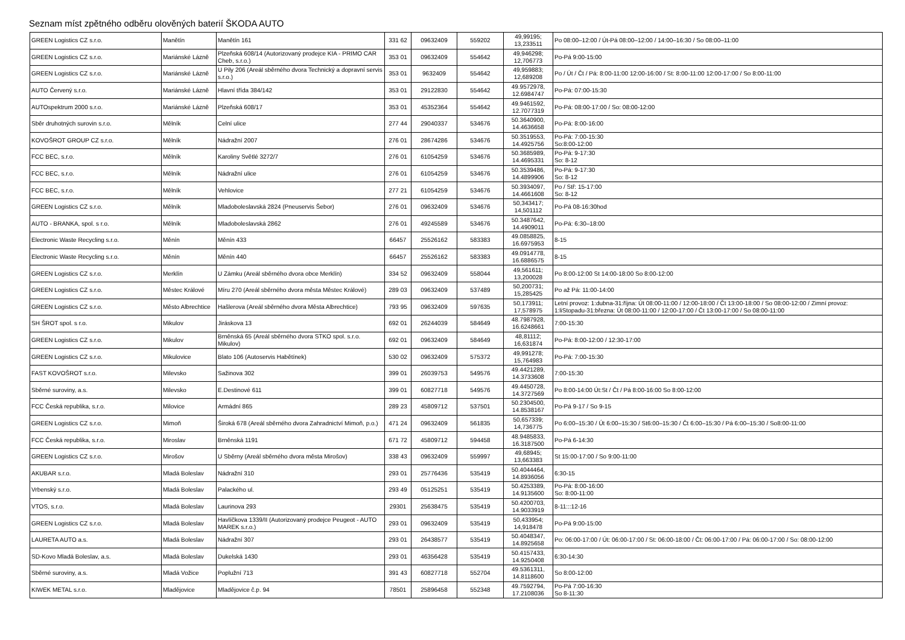Seznam míst zpětného odběru olověných baterií ŠKODA AUTO
| GREEN Logistics CZ s.r.o. | Manětín | Manětín 161 | 331 62 | 09632409 | 559202 | 49,99195; 13,233511 | Po 08:00–12:00 / Út-Pá 08:00–12:00 / 14:00–16:30 / So 08:00–11:00 |
| GREEN Logistics CZ s.r.o. | Mariánské Lázně | Plzeňská 608/14 (Autorizovaný prodejce KIA - PRIMO CAR Cheb, s.r.o.) | 353 01 | 09632409 | 554642 | 49,946298; 12,706773 | Po-Pá 9:00-15:00 |
| GREEN Logistics CZ s.r.o. | Mariánské Lázně | U Pily 206 (Areál sběrného dvora Technický a dopravní servis s.r.o.) | 353 01 | 9632409 | 554642 | 49,959883; 12,689208 | Po / Út / Čt / Pá: 8:00-11:00 12:00-16:00 / St: 8:00-11:00 12:00-17:00 / So 8:00-11:00 |
| AUTO Červený s.r.o. | Mariánské Lázně | Hlavní třída 384/142 | 353 01 | 29122830 | 554642 | 49.9572978, 12.6984747 | Po-Pá: 07:00-15:30 |
| AUTOspektrum 2000 s.r.o. | Mariánské Lázně | Plzeňská 608/17 | 353 01 | 45352364 | 554642 | 49.9461592, 12.7077319 | Po-Pá: 08:00-17:00 / So: 08:00-12:00 |
| Sběr druhotných surovin s.r.o. | Mělník | Celní ulice | 277 44 | 29040337 | 534676 | 50.3640900, 14.4636658 | Po-Pá: 8:00-16:00 |
| KOVOŠROT GROUP CZ s.r.o. | Mělník | Nádražní 2007 | 276 01 | 28674286 | 534676 | 50.3519553, 14.4925756 | Po-Pá: 7:00-15:30 So:8:00-12:00 |
| FCC BEC, s.r.o. | Mělník | Karoliny Světlé 3272/7 | 276 01 | 61054259 | 534676 | 50.3685989, 14.4695331 | Po-Pá: 9-17:30 So: 8-12 |
| FCC BEC, s.r.o. | Mělník | Nádražní ulice | 276 01 | 61054259 | 534676 | 50.3539486, 14.4899906 | Po-Pá: 9-17:30 So: 8-12 |
| FCC BEC, s.r.o. | Mělník | Vehlovice | 277 21 | 61054259 | 534676 | 50.3934097, 14.4661608 | Po / Stř: 15-17:00 So: 8-12 |
| GREEN Logistics CZ s.r.o. | Mělník | Mladoboleslavská 2824 (Pneuservis Šebor) | 276 01 | 09632409 | 534676 | 50,343417; 14,501112 | Po-Pá 08-16:30hod |
| AUTO - BRANKA, spol. s r.o. | Mělník | Mladoboleslavská 2862 | 276 01 | 49245589 | 534676 | 50.3487642, 14.4909011 | Po-Pá: 6:30–18:00 |
| Electronic Waste Recycling s.r.o. | Měnín | Měnín 433 | 66457 | 25526162 | 583383 | 49.0858825, 16.6975953 | 8-15 |
| Electronic Waste Recycling s.r.o. | Měnín | Měnín 440 | 66457 | 25526162 | 583383 | 49.0914778, 16.6886575 | 8-15 |
| GREEN Logistics CZ s.r.o. | Merklín | U Zámku (Areál sběrného dvora obce Merklín) | 334 52 | 09632409 | 558044 | 49,561611; 13,200028 | Po 8:00-12:00 St 14:00-18:00 So 8:00-12:00 |
| GREEN Logistics CZ s.r.o. | Městec Králové | Míru 270 (Areál sběrného dvora města Městec Králové) | 289 03 | 09632409 | 537489 | 50,200731; 15,285425 | Po až Pá: 11:00-14:00 |
| GREEN Logistics CZ s.r.o. | Město Albrechtice | Hašlerova (Areál sběrného dvora Města Albrechtice) | 793 95 | 09632409 | 597635 | 50,173911; 17,578975 | Letní provoz: 1:dubna-31:října: Út 08:00-11:00 / 12:00-18:00 / Čt 13:00-18:00 / So 08:00-12:00 / Zimní provoz: 1:liStopadu-31:března: Út 08:00-11:00 / 12:00-17:00 / Čt 13:00-17:00 / So 08:00-11:00 |
| SH ŠROT spol. s r.o. | Mikulov | Jiráskova 13 | 692 01 | 26244039 | 584649 | 48.7987928, 16.6248661 | 7:00-15:30 |
| GREEN Logistics CZ s.r.o. | Mikulov | Brněnská 65 (Areál sběrného dvora STKO spol. s.r.o. Mikulov) | 692 01 | 09632409 | 584649 | 48,81112; 16,631874 | Po-Pá: 8:00-12:00 / 12:30-17:00 |
| GREEN Logistics CZ s.r.o. | Mikulovice | Blato 106 (Autoservis Habětínek) | 530 02 | 09632409 | 575372 | 49,991278; 15,764983 | Po-Pá: 7:00-15:30 |
| FAST KOVOŠROT s.r.o. | Milevsko | Sažinova 302 | 399 01 | 26039753 | 549576 | 49.4421289, 14.3733608 | 7:00-15:30 |
| Sběrné suroviny, a.s. | Milevsko | E.Destinové 611 | 399 01 | 60827718 | 549576 | 49.4450728, 14.3727569 | Po 8:00-14:00 Út:St / Čt / Pá 8:00-16:00 So 8:00-12:00 |
| FCC Česká republika, s.r.o. | Milovice | Armádní 865 | 289 23 | 45809712 | 537501 | 50.2304500, 14.8538167 | Po-Pá 9-17 / So 9-15 |
| GREEN Logistics CZ s.r.o. | Mimoň | Široká 678 (Areál sběrného dvora Zahradnictví Mimoň, p.o.) | 471 24 | 09632409 | 561835 | 50,657339; 14,736775 | Po 6:00–15:30 / Út 6:00–15:30 / St6:00–15:30 / Čt 6:00–15:30 / Pá 6:00–15:30 / So8:00-11:00 |
| FCC Česká republika, s.r.o. | Miroslav | Brněnská 1191 | 671 72 | 45809712 | 594458 | 48.9485833, 16.3187500 | Po-Pá 6-14:30 |
| GREEN Logistics CZ s.r.o. | Mirošov | U Sběrny (Areál sběrného dvora města Mirošov) | 338 43 | 09632409 | 559997 | 49,68945; 13,663383 | St 15:00-17:00 / So 9:00-11:00 |
| AKUBAR s.r.o. | Mladá Boleslav | Nádražní 310 | 293 01 | 25776436 | 535419 | 50.4044464, 14.8936056 | 6:30-15 |
| Vrbenský s.r.o. | Mladá Boleslav | Palackého ul. | 293 49 | 05125251 | 535419 | 50.4253389, 14.9135600 | Po-Pá: 8:00-16:00 So: 8:00-11:00 |
| VTOS, s.r.o. | Mladá Boleslav | Laurinova 293 | 29301 | 25638475 | 535419 | 50.4200703, 14.9033919 | 8-11:::12-16 |
| GREEN Logistics CZ s.r.o. | Mladá Boleslav | Havlíčkova 1339/II (Autorizovaný prodejce Peugeot - AUTO MAREK s.r.o.) | 293 01 | 09632409 | 535419 | 50,433954; 14,918478 | Po-Pá 9:00-15:00 |
| LAURETA AUTO a.s. | Mladá Boleslav | Nádražní 307 | 293 01 | 26438577 | 535419 | 50.4048347, 14.8925658 | Po: 06:00-17:00 / Út: 06:00-17:00 / St: 06:00-18:00 / Čt: 06:00-17:00 / Pá: 06:00-17:00 / So: 08:00-12:00 |
| SD-Kovo Mladá Boleslav, a.s. | Mladá Boleslav | Dukelská 1430 | 293 01 | 46356428 | 535419 | 50.4157433, 14.9250408 | 6:30-14:30 |
| Sběrné suroviny, a.s. | Mladá Vožice | Poplužní 713 | 391 43 | 60827718 | 552704 | 49.5361311, 14.8118600 | So 8:00-12:00 |
| KIWEK METAL s.r.o. | Mladějovice | Mladějovice č.p. 94 | 78501 | 25896458 | 552348 | 49.7592794, 17.2108036 | Po-Pá 7:00-16:30 So 8-11:30 |